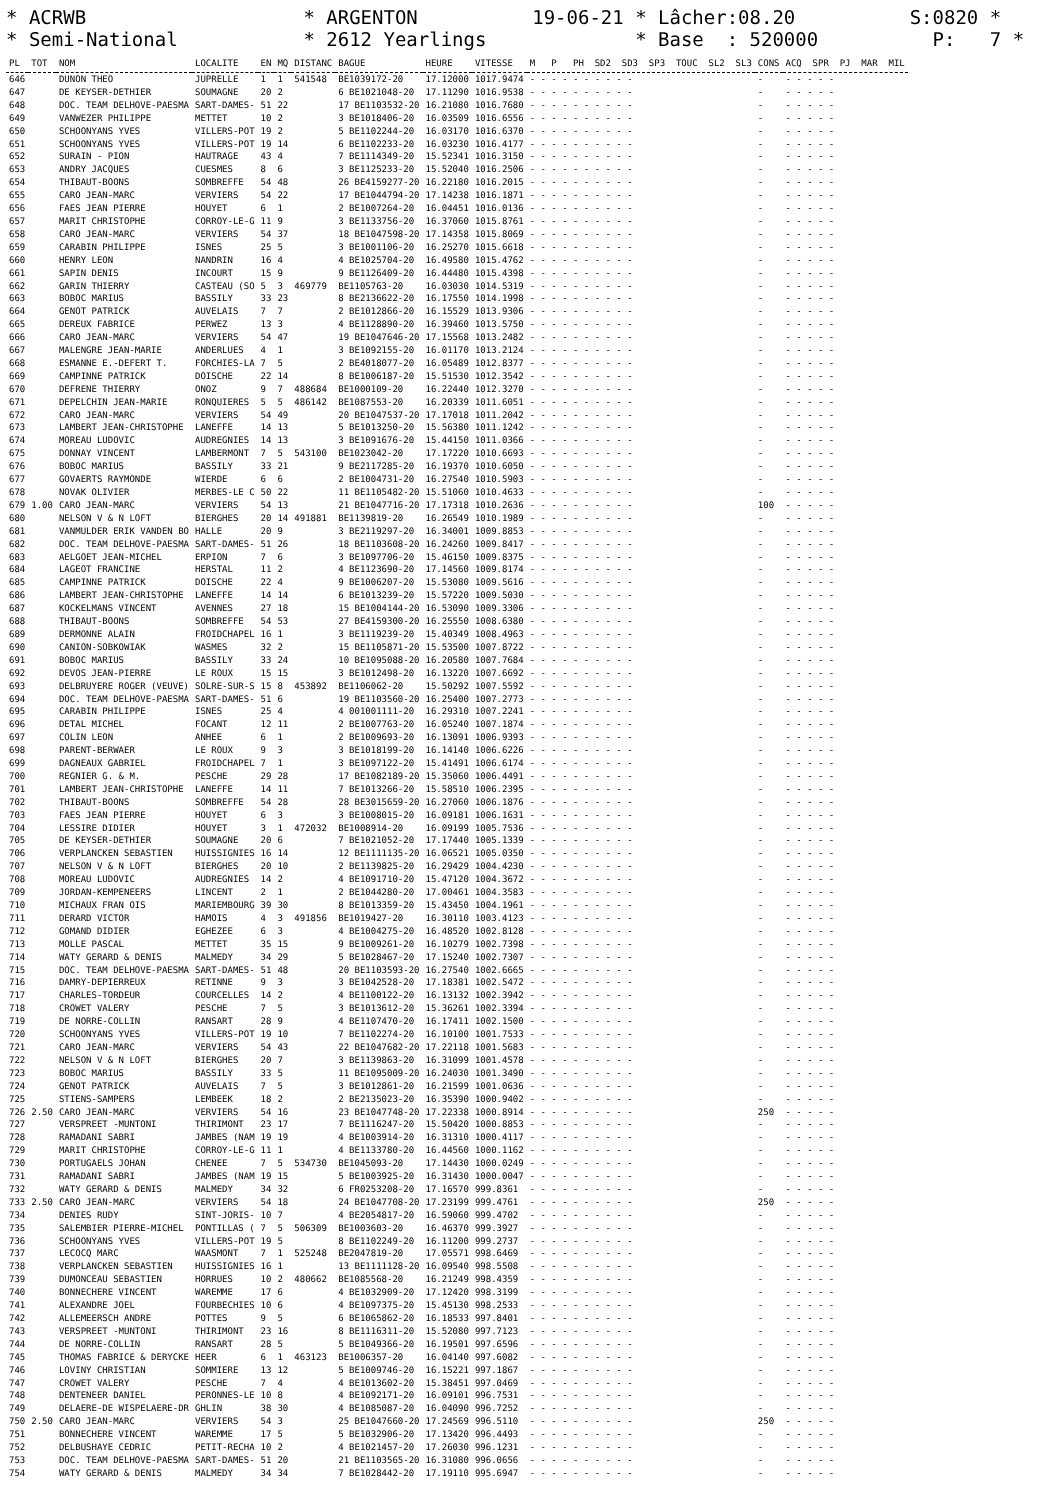* ACRWB * ARGENTON 19-06-21 * Lâcher:08.20 S:0820 * * Semi-National * 2612 Yearlings * Base : 520000 P: 7 *
| PL | TOT | NOM | LOCALITE | EN | MQ | DISTANC | BAGUE | HEURE | VITESSE | M P PH SD2 SD3 SP3 TOUC SL2 SL3 | CONS | ACQ SPR PJ MAR MIL |
| --- | --- | --- | --- | --- | --- | --- | --- | --- | --- | --- | --- | --- |
| 646 | | DUNON THEO | JUPRELLE | 1 | 1 | 541548 | BE1039172-20 | 17.12000 | 1017.9474 | - - - - - - - - - - | - | - - - - - |
| 647 | | DE KEYSER-DETHIER | SOUMAGNE | 20 | 2 | | 6 BE1021048-20 | 17.11290 | 1016.9538 | - - - - - - - - - - | - | - - - - - |
| 648 | | DOC. TEAM DELHOVE-PAESMA | SART-DAMES- | 51 | 22 | | 17 BE1103532-20 | 16.21080 | 1016.7680 | - - - - - - - - - - | - | - - - - - |
| 649 | | VANWEZER PHILIPPE | METTET | 10 | 2 | | 3 BE1018406-20 | 16.03509 | 1016.6556 | - - - - - - - - - - | - | - - - - - |
| 650 | | SCHOONYANS YVES | VILLERS-POT | 19 | 2 | | 5 BE1102244-20 | 16.03170 | 1016.6370 | - - - - - - - - - - | - | - - - - - |
| 651 | | SCHOONYANS YVES | VILLERS-POT | 19 | 14 | | 6 BE1102233-20 | 16.03230 | 1016.4177 | - - - - - - - - - - | - | - - - - - |
| 652 | | SURAIN - PION | HAUTRAGE | 43 | 4 | | 7 BE1114349-20 | 15.52341 | 1016.3150 | - - - - - - - - - - | - | - - - - - |
| 653 | | ANDRY JACQUES | CUESMES | 8 | 6 | | 3 BE1125233-20 | 15.52040 | 1016.2506 | - - - - - - - - - - | - | - - - - - |
| 654 | | THIBAUT-BOONS | SOMBREFFE | 54 | 48 | | 26 BE4159277-20 | 16.22180 | 1016.2015 | - - - - - - - - - - | - | - - - - - |
| 655 | | CARO JEAN-MARC | VERVIERS | 54 | 22 | | 17 BE1044794-20 | 17.14238 | 1016.1871 | - - - - - - - - - - | - | - - - - - |
| 656 | | FAES JEAN PIERRE | HOUYET | 6 | 1 | | 2 BE1007264-20 | 16.04451 | 1016.0136 | - - - - - - - - - - | - | - - - - - |
| 657 | | MARIT CHRISTOPHE | CORROY-LE-G | 11 | 9 | | 3 BE1133756-20 | 16.37060 | 1015.8761 | - - - - - - - - - - | - | - - - - - |
| 658 | | CARO JEAN-MARC | VERVIERS | 54 | 37 | | 18 BE1047598-20 | 17.14358 | 1015.8069 | - - - - - - - - - - | - | - - - - - |
| 659 | | CARABIN PHILIPPE | ISNES | 25 | 5 | | 3 BE1001106-20 | 16.25270 | 1015.6618 | - - - - - - - - - - | - | - - - - - |
| 660 | | HENRY LEON | NANDRIN | 16 | 4 | | 4 BE1025704-20 | 16.49580 | 1015.4762 | - - - - - - - - - - | - | - - - - - |
| 661 | | SAPIN DENIS | INCOURT | 15 | 9 | | 9 BE1126409-20 | 16.44480 | 1015.4398 | - - - - - - - - - - | - | - - - - - |
| 662 | | GARIN THIERRY | CASTEAU (SO | 5 | 3 | 469779 | BE1105763-20 | 16.03030 | 1014.5319 | - - - - - - - - - - | - | - - - - - |
| 663 | | BOBOC MARIUS | BASSILY | 33 | 23 | | 8 BE2136622-20 | 16.17550 | 1014.1998 | - - - - - - - - - - | - | - - - - - |
| 664 | | GENOT PATRICK | AUVELAIS | 7 | 7 | | 2 BE1012866-20 | 16.15529 | 1013.9306 | - - - - - - - - - - | - | - - - - - |
| 665 | | DEREUX FABRICE | PERWEZ | 13 | 3 | | 4 BE1128890-20 | 16.39460 | 1013.5750 | - - - - - - - - - - | - | - - - - - |
| 666 | | CARO JEAN-MARC | VERVIERS | 54 | 47 | | 19 BE1047646-20 | 17.15568 | 1013.2482 | - - - - - - - - - - | - | - - - - - |
| 667 | | MALENGRE JEAN-MARIE | ANDERLUES | 4 | 1 | | 3 BE1092155-20 | 16.01170 | 1013.2124 | - - - - - - - - - - | - | - - - - - |
| 668 | | ESMANNE E.-DEFERT T. | FORCHIES-LA | 7 | 5 | | 2 BE4018077-20 | 16.05489 | 1012.8377 | - - - - - - - - - - | - | - - - - - |
| 669 | | CAMPINNE PATRICK | DOISCHE | 22 | 14 | | 8 BE1006187-20 | 15.51530 | 1012.3542 | - - - - - - - - - - | - | - - - - - |
| 670 | | DEFRENE THIERRY | ONOZ | 9 | 7 | 488684 | BE1000109-20 | 16.22440 | 1012.3270 | - - - - - - - - - - | - | - - - - - |
| 671 | | DEPELCHIN JEAN-MARIE | RONQUIERES | 5 | 5 | 486142 | BE1087553-20 | 16.20339 | 1011.6051 | - - - - - - - - - - | - | - - - - - |
| 672 | | CARO JEAN-MARC | VERVIERS | 54 | 49 | | 20 BE1047537-20 | 17.17018 | 1011.2042 | - - - - - - - - - - | - | - - - - - |
| 673 | | LAMBERT JEAN-CHRISTOPHE | LANEFFE | 14 | 13 | | 5 BE1013250-20 | 15.56380 | 1011.1242 | - - - - - - - - - - | - | - - - - - |
| 674 | | MOREAU LUDOVIC | AUDREGNIES | 14 | 13 | | 3 BE1091676-20 | 15.44150 | 1011.0366 | - - - - - - - - - - | - | - - - - - |
| 675 | | DONNAY VINCENT | LAMBERMONT | 7 | 5 | 543100 | BE1023042-20 | 17.17220 | 1010.6693 | - - - - - - - - - - | - | - - - - - |
| 676 | | BOBOC MARIUS | BASSILY | 33 | 21 | | 9 BE2117285-20 | 16.19370 | 1010.6050 | - - - - - - - - - - | - | - - - - - |
| 677 | | GOVAERTS RAYMONDE | WIERDE | 6 | 6 | | 2 BE1004731-20 | 16.27540 | 1010.5903 | - - - - - - - - - - | - | - - - - - |
| 678 | | NOVAK OLIVIER | MERBES-LE C | 50 | 22 | | 11 BE1105482-20 | 15.51060 | 1010.4633 | - - - - - - - - - - | - | - - - - - |
| 679 | 1.00 | CARO JEAN-MARC | VERVIERS | 54 | 13 | | 21 BE1047716-20 | 17.17318 | 1010.2636 | - - - - - - - - - - | 100 | - - - - - |
| 680 | | NELSON V & N LOFT | BIERGHES | 20 | 14 | 491881 | BE1139819-20 | 16.26549 | 1010.1989 | - - - - - - - - - - | - | - - - - - |
| 681 | | VANMULDER ERIK VANDEN BO | HALLE | 20 | 9 | | 3 BE2119297-20 | 16.34001 | 1009.8853 | - - - - - - - - - - | - | - - - - - |
| 682 | | DOC. TEAM DELHOVE-PAESMA | SART-DAMES- | 51 | 26 | | 18 BE1103608-20 | 16.24260 | 1009.8417 | - - - - - - - - - - | - | - - - - - |
| 683 | | AELGOET JEAN-MICHEL | ERPION | 7 | 6 | | 3 BE1097706-20 | 15.46150 | 1009.8375 | - - - - - - - - - - | - | - - - - - |
| 684 | | LAGEOT FRANCINE | HERSTAL | 11 | 2 | | 4 BE1123690-20 | 17.14560 | 1009.8174 | - - - - - - - - - - | - | - - - - - |
| 685 | | CAMPINNE PATRICK | DOISCHE | 22 | 4 | | 9 BE1006207-20 | 15.53080 | 1009.5616 | - - - - - - - - - - | - | - - - - - |
| 686 | | LAMBERT JEAN-CHRISTOPHE | LANEFFE | 14 | 14 | | 6 BE1013239-20 | 15.57220 | 1009.5030 | - - - - - - - - - - | - | - - - - - |
| 687 | | KOCKELMANS VINCENT | AVENNES | 27 | 18 | | 15 BE1004144-20 | 16.53090 | 1009.3306 | - - - - - - - - - - | - | - - - - - |
| 688 | | THIBAUT-BOONS | SOMBREFFE | 54 | 53 | | 27 BE4159300-20 | 16.25550 | 1008.6380 | - - - - - - - - - - | - | - - - - - |
| 689 | | DERMONNE ALAIN | FROIDCHAPEL | 16 | 1 | | 3 BE1119239-20 | 15.40349 | 1008.4963 | - - - - - - - - - - | - | - - - - - |
| 690 | | CANION-SOBKOWIAK | WASMES | 32 | 2 | | 15 BE1105871-20 | 15.53500 | 1007.8722 | - - - - - - - - - - | - | - - - - - |
| 691 | | BOBOC MARIUS | BASSILY | 33 | 24 | | 10 BE1095088-20 | 16.20580 | 1007.7684 | - - - - - - - - - - | - | - - - - - |
| 692 | | DEVOS JEAN-PIERRE | LE ROUX | 15 | 15 | | 3 BE1012498-20 | 16.13220 | 1007.6692 | - - - - - - - - - - | - | - - - - - |
| 693 | | DELBRUYERE ROGER (VEUVE) | SOLRE-SUR-S | 15 | 8 | 453892 | BE1106062-20 | 15.50292 | 1007.5592 | - - - - - - - - - - | - | - - - - - |
| 694 | | DOC. TEAM DELHOVE-PAESMA | SART-DAMES- | 51 | 6 | | 19 BE1103560-20 | 16.25400 | 1007.2773 | - - - - - - - - - - | - | - - - - - |
| 695 | | CARABIN PHILIPPE | ISNES | 25 | 4 | | 4 001001111-20 | 16.29310 | 1007.2241 | - - - - - - - - - - | - | - - - - - |
| 696 | | DETAL MICHEL | FOCANT | 12 | 11 | | 2 BE1007763-20 | 16.05240 | 1007.1874 | - - - - - - - - - - | - | - - - - - |
| 697 | | COLIN LEON | ANHEE | 6 | 1 | | 2 BE1009693-20 | 16.13091 | 1006.9393 | - - - - - - - - - - | - | - - - - - |
| 698 | | PARENT-BERWAER | LE ROUX | 9 | 3 | | 3 BE1018199-20 | 16.14140 | 1006.6226 | - - - - - - - - - - | - | - - - - - |
| 699 | | DAGNEAUX GABRIEL | FROIDCHAPEL | 7 | 1 | | 3 BE1097122-20 | 15.41491 | 1006.6174 | - - - - - - - - - - | - | - - - - - |
| 700 | | REGNIER G. & M. | PESCHE | 29 | 28 | | 17 BE1082189-20 | 15.35060 | 1006.4491 | - - - - - - - - - - | - | - - - - - |
| 701 | | LAMBERT JEAN-CHRISTOPHE | LANEFFE | 14 | 11 | | 7 BE1013266-20 | 15.58510 | 1006.2395 | - - - - - - - - - - | - | - - - - - |
| 702 | | THIBAUT-BOONS | SOMBREFFE | 54 | 28 | | 28 BE3015659-20 | 16.27060 | 1006.1876 | - - - - - - - - - - | - | - - - - - |
| 703 | | FAES JEAN PIERRE | HOUYET | 6 | 3 | | 3 BE1008015-20 | 16.09181 | 1006.1631 | - - - - - - - - - - | - | - - - - - |
| 704 | | LESSIRE DIDIER | HOUYET | 3 | 1 | 472032 | BE1008914-20 | 16.09199 | 1005.7536 | - - - - - - - - - - | - | - - - - - |
| 705 | | DE KEYSER-DETHIER | SOUMAGNE | 20 | 6 | | 7 BE1021052-20 | 17.17440 | 1005.1339 | - - - - - - - - - - | - | - - - - - |
| 706 | | VERPLANCKEN SEBASTIEN | HUISSIGNIES | 16 | 14 | | 12 BE1111135-20 | 16.06521 | 1005.0350 | - - - - - - - - - - | - | - - - - - |
| 707 | | NELSON V & N LOFT | BIERGHES | 20 | 10 | | 2 BE1139825-20 | 16.29429 | 1004.4230 | - - - - - - - - - - | - | - - - - - |
| 708 | | MOREAU LUDOVIC | AUDREGNIES | 14 | 2 | | 4 BE1091710-20 | 15.47120 | 1004.3672 | - - - - - - - - - - | - | - - - - - |
| 709 | | JORDAN-KEMPENEERS | LINCENT | 2 | 1 | | 2 BE1044280-20 | 17.00461 | 1004.3583 | - - - - - - - - - - | - | - - - - - |
| 710 | | MICHAUX FRAN OIS | MARIEMBOURG | 39 | 30 | | 8 BE1013359-20 | 15.43450 | 1004.1961 | - - - - - - - - - - | - | - - - - - |
| 711 | | DERARD VICTOR | HAMOIS | 4 | 3 | 491856 | BE1019427-20 | 16.30110 | 1003.4123 | - - - - - - - - - - | - | - - - - - |
| 712 | | GOMAND DIDIER | EGHEZEE | 6 | 3 | | 4 BE1004275-20 | 16.48520 | 1002.8128 | - - - - - - - - - - | - | - - - - - |
| 713 | | MOLLE PASCAL | METTET | 35 | 15 | | 9 BE1009261-20 | 16.10279 | 1002.7398 | - - - - - - - - - - | - | - - - - - |
| 714 | | WATY GERARD & DENIS | MALMEDY | 34 | 29 | | 5 BE1028467-20 | 17.15240 | 1002.7307 | - - - - - - - - - - | - | - - - - - |
| 715 | | DOC. TEAM DELHOVE-PAESMA | SART-DAMES- | 51 | 48 | | 20 BE1103593-20 | 16.27540 | 1002.6665 | - - - - - - - - - - | - | - - - - - |
| 716 | | DAMRY-DEPIERREUX | RETINNE | 9 | 3 | | 3 BE1042528-20 | 17.18381 | 1002.5472 | - - - - - - - - - - | - | - - - - - |
| 717 | | CHARLES-TORDEUR | COURCELLES | 14 | 2 | | 4 BE1100122-20 | 16.13132 | 1002.3942 | - - - - - - - - - - | - | - - - - - |
| 718 | | CROWET VALERY | PESCHE | 7 | 5 | | 3 BE1013612-20 | 15.36261 | 1002.3394 | - - - - - - - - - - | - | - - - - - |
| 719 | | DE NORRE-COLLIN | RANSART | 28 | 9 | | 4 BE1107470-20 | 16.17411 | 1002.1500 | - - - - - - - - - - | - | - - - - - |
| 720 | | SCHOONYANS YVES | VILLERS-POT | 19 | 10 | | 7 BE1102274-20 | 16.10100 | 1001.7533 | - - - - - - - - - - | - | - - - - - |
| 721 | | CARO JEAN-MARC | VERVIERS | 54 | 43 | | 22 BE1047682-20 | 17.22118 | 1001.5683 | - - - - - - - - - - | - | - - - - - |
| 722 | | NELSON V & N LOFT | BIERGHES | 20 | 7 | | 3 BE1139863-20 | 16.31099 | 1001.4578 | - - - - - - - - - - | - | - - - - - |
| 723 | | BOBOC MARIUS | BASSILY | 33 | 5 | | 11 BE1095009-20 | 16.24030 | 1001.3490 | - - - - - - - - - - | - | - - - - - |
| 724 | | GENOT PATRICK | AUVELAIS | 7 | 5 | | 3 BE1012861-20 | 16.21599 | 1001.0636 | - - - - - - - - - - | - | - - - - - |
| 725 | | STIENS-SAMPERS | LEMBEEK | 18 | 2 | | 2 BE2135023-20 | 16.35390 | 1000.9402 | - - - - - - - - - - | - | - - - - - |
| 726 | 2.50 | CARO JEAN-MARC | VERVIERS | 54 | 16 | | 23 BE1047748-20 | 17.22338 | 1000.8914 | - - - - - - - - - - | 250 | - - - - - |
| 727 | | VERSPREET -MUNTONI | THIRIMONT | 23 | 17 | | 7 BE1116247-20 | 15.50420 | 1000.8853 | - - - - - - - - - - | - | - - - - - |
| 728 | | RAMADANI SABRI | JAMBES (NAM | 19 | 19 | | 4 BE1003914-20 | 16.31310 | 1000.4117 | - - - - - - - - - - | - | - - - - - |
| 729 | | MARIT CHRISTOPHE | CORROY-LE-G | 11 | 1 | | 4 BE1133780-20 | 16.44560 | 1000.1162 | - - - - - - - - - - | - | - - - - - |
| 730 | | PORTUGAELS JOHAN | CHENEE | 7 | 5 | 534730 | BE1045093-20 | 17.14430 | 1000.0249 | - - - - - - - - - - | - | - - - - - |
| 731 | | RAMADANI SABRI | JAMBES (NAM | 19 | 15 | | 5 BE1003925-20 | 16.31430 | 1000.0047 | - - - - - - - - - - | - | - - - - - |
| 732 | | WATY GERARD & DENIS | MALMEDY | 34 | 32 | | 6 FR0253208-20 | 17.16570 | 999.8361 | - - - - - - - - - - | - | - - - - - |
| 733 | 2.50 | CARO JEAN-MARC | VERVIERS | 54 | 18 | | 24 BE1047708-20 | 17.23199 | 999.4761 | - - - - - - - - - - | 250 | - - - - - |
| 734 | | DENIES RUDY | SINT-JORIS- | 10 | 7 | | 4 BE2054817-20 | 16.59060 | 999.4702 | - - - - - - - - - - | - | - - - - - |
| 735 | | SALEMBIER PIERRE-MICHEL | PONTILLAS ( | 7 | 5 | 506309 | BE1003603-20 | 16.46370 | 999.3927 | - - - - - - - - - - | - | - - - - - |
| 736 | | SCHOONYANS YVES | VILLERS-POT | 19 | 5 | | 8 BE1102249-20 | 16.11200 | 999.2737 | - - - - - - - - - - | - | - - - - - |
| 737 | | LECOCQ MARC | WAASMONT | 7 | 1 | 525248 | BE2047819-20 | 17.05571 | 998.6469 | - - - - - - - - - - | - | - - - - - |
| 738 | | VERPLANCKEN SEBASTIEN | HUISSIGNIES | 16 | 1 | | 13 BE1111128-20 | 16.09540 | 998.5508 | - - - - - - - - - - | - | - - - - - |
| 739 | | DUMONCEAU SEBASTIEN | HORRUES | 10 | 2 | 480662 | BE1085568-20 | 16.21249 | 998.4359 | - - - - - - - - - - | - | - - - - - |
| 740 | | BONNECHERE VINCENT | WAREMME | 17 | 6 | | 4 BE1032909-20 | 17.12420 | 998.3199 | - - - - - - - - - - | - | - - - - - |
| 741 | | ALEXANDRE JOEL | FOURBECHIES | 10 | 6 | | 4 BE1097375-20 | 15.45130 | 998.2533 | - - - - - - - - - - | - | - - - - - |
| 742 | | ALLEMEERSCH ANDRE | POTTES | 9 | 5 | | 6 BE1065862-20 | 16.18533 | 997.8401 | - - - - - - - - - - | - | - - - - - |
| 743 | | VERSPREET -MUNTONI | THIRIMONT | 23 | 16 | | 8 BE1116311-20 | 15.52080 | 997.7123 | - - - - - - - - - - | - | - - - - - |
| 744 | | DE NORRE-COLLIN | RANSART | 28 | 5 | | 5 BE1049366-20 | 16.19501 | 997.6596 | - - - - - - - - - - | - | - - - - - |
| 745 | | THOMAS FABRICE & DERYCKE | HEER | 6 | 1 | 463123 | BE1006357-20 | 16.04140 | 997.6082 | - - - - - - - - - - | - | - - - - - |
| 746 | | LOVINY CHRISTIAN | SOMMIERE | 13 | 12 | | 5 BE1009746-20 | 16.15221 | 997.1867 | - - - - - - - - - - | - | - - - - - |
| 747 | | CROWET VALERY | PESCHE | 7 | 4 | | 4 BE1013602-20 | 15.38451 | 997.0469 | - - - - - - - - - - | - | - - - - - |
| 748 | | DENTENEER DANIEL | PERONNES-LE | 10 | 8 | | 4 BE1092171-20 | 16.09101 | 996.7531 | - - - - - - - - - - | - | - - - - - |
| 749 | | DELAERE-DE WISPELAERE-DR | GHLIN | 38 | 30 | | 4 BE1085087-20 | 16.04090 | 996.7252 | - - - - - - - - - - | - | - - - - - |
| 750 | 2.50 | CARO JEAN-MARC | VERVIERS | 54 | 3 | | 25 BE1047660-20 | 17.24569 | 996.5110 | - - - - - - - - - - | 250 | - - - - - |
| 751 | | BONNECHERE VINCENT | WAREMME | 17 | 5 | | 5 BE1032906-20 | 17.13420 | 996.4493 | - - - - - - - - - - | - | - - - - - |
| 752 | | DELBUSHAYE CEDRIC | PETIT-RECHA | 10 | 2 | | 4 BE1021457-20 | 17.26030 | 996.1231 | - - - - - - - - - - | - | - - - - - |
| 753 | | DOC. TEAM DELHOVE-PAESMA | SART-DAMES- | 51 | 20 | | 21 BE1103565-20 | 16.31080 | 996.0656 | - - - - - - - - - - | - | - - - - - |
| 754 | | WATY GERARD & DENIS | MALMEDY | 34 | 34 | | 7 BE1028442-20 | 17.19110 | 995.6947 | - - - - - - - - - - | - | - - - - - |